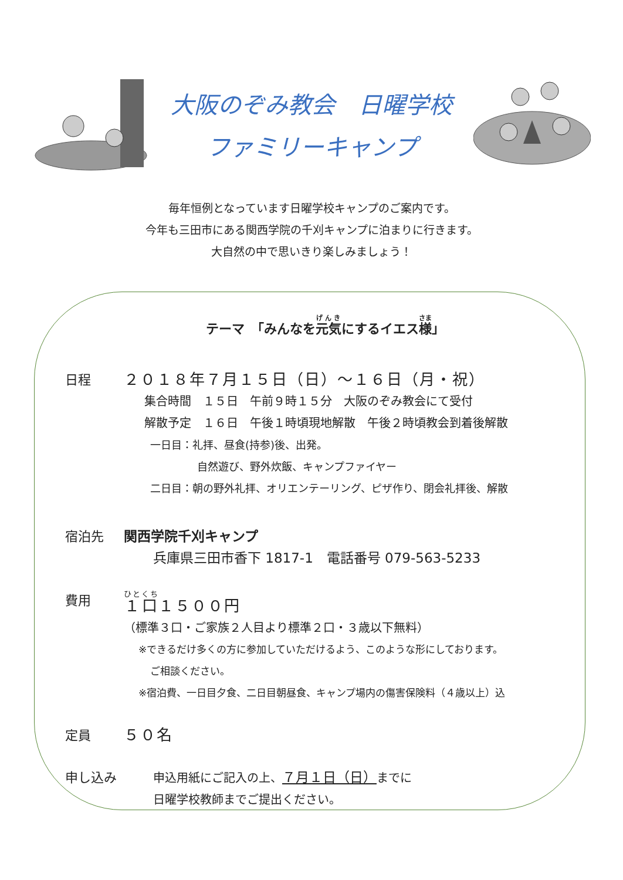大阪のぞみ教会　日曜学校
ファミリーキャンプ
毎年恒例となっています日曜学校キャンプのご案内です。
今年も三田市にある関西学院の千刈キャンプに泊まりに行きます。
大自然の中で思いきり楽しみましょう！
テーマ　「みんなを元気にするイエス様」
日程
２０１８年７月１５日（日）～１６日（月・祝）
集合時間　１５日　午前９時１５分　大阪のぞみ教会にて受付
解散予定　１６日　午後１時頃現地解散　午後２時頃教会到着後解散
一日目：礼拝、昼食(持参)後、出発。
自然遊び、野外炊飯、キャンプファイヤー
二日目：朝の野外礼拝、オリエンテーリング、ピザ作り、閉会礼拝後、解散
宿泊先
関西学院千刈キャンプ
兵庫県三田市香下 1817-1　電話番号 079-563-5233
費用
１口１５００円
（標準３口・ご家族２人目より標準２口・３歳以下無料）
※できるだけ多くの方に参加していただけるよう、このような形にしております。
ご相談ください。
※宿泊費、一日目夕食、二日目朝昼食、キャンプ場内の傷害保険料（４歳以上）込
定員
５０名
申し込み
申込用紙にご記入の上、７月１日（日）までに
日曜学校教師までご提出ください。